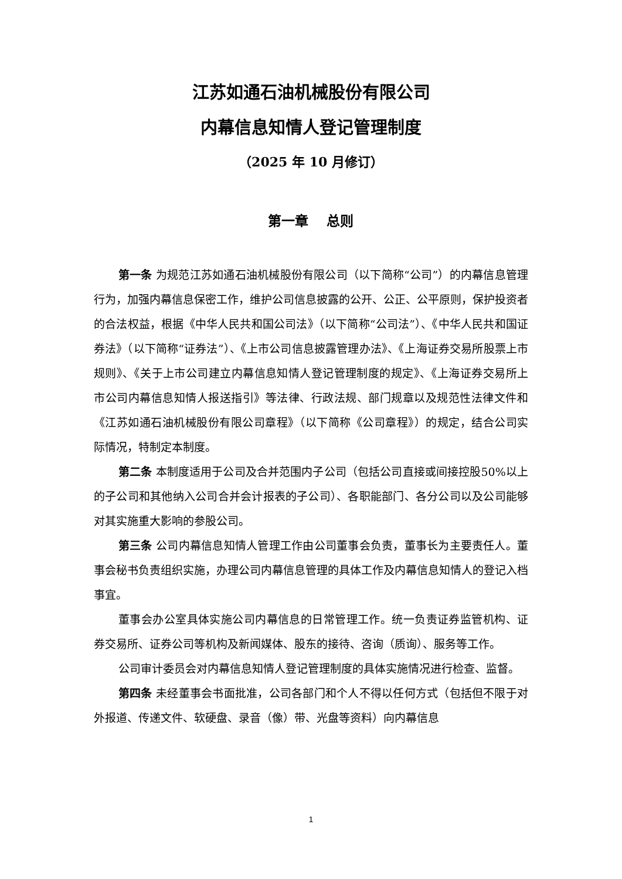江苏如通石油机械股份有限公司
内幕信息知情人登记管理制度
（2025 年 10 月修订）
第一章　 总则
第一条 为规范江苏如通石油机械股份有限公司（以下简称“公司”）的内幕信息管理行为，加强内幕信息保密工作，维护公司信息披露的公开、公正、公平原则，保护投资者的合法权益，根据《中华人民共和国公司法》（以下简称“公司法”）、《中华人民共和国证券法》（以下简称“证券法”）、《上市公司信息披露管理办法》、《上海证券交易所股票上市规则》、《关于上市公司建立内幕信息知情人登记管理制度的规定》、《上海证券交易所上市公司内幕信息知情人报送指引》等法律、行政法规、部门规章以及规范性法律文件和《江苏如通石油机械股份有限公司章程》（以下简称《公司章程》）的规定，结合公司实际情况，特制定本制度。
第二条 本制度适用于公司及合并范围内子公司（包括公司直接或间接控股50%以上的子公司和其他纳入公司合并会计报表的子公司）、各职能部门、各分公司以及公司能够对其实施重大影响的参股公司。
第三条 公司内幕信息知情人管理工作由公司董事会负责，董事长为主要责任人。董事会秘书负责组织实施，办理公司内幕信息管理的具体工作及内幕信息知情人的登记入档事宜。
董事会办公室具体实施公司内幕信息的日常管理工作。统一负责证券监管机构、证券交易所、证券公司等机构及新闻媒体、股东的接待、咨询（质询）、服务等工作。
公司审计委员会对内幕信息知情人登记管理制度的具体实施情况进行检查、监督。
第四条 未经董事会书面批准，公司各部门和个人不得以任何方式（包括但不限于对外报道、传递文件、软硬盘、录音（像）带、光盘等资料）向内幕信息
1